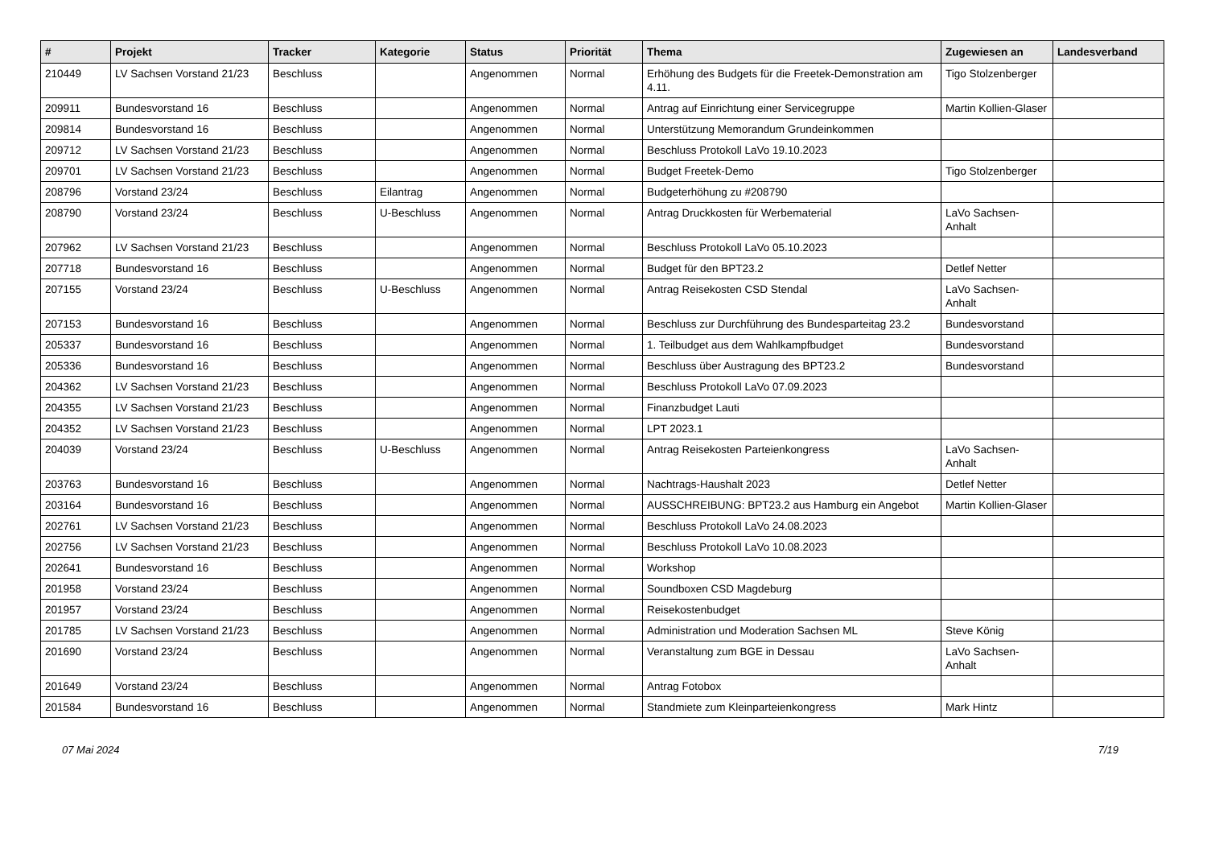| # | Projekt | Tracker | Kategorie | Status | Priorität | Thema | Zugewiesen an | Landesverband |
| --- | --- | --- | --- | --- | --- | --- | --- | --- |
| 210449 | LV Sachsen Vorstand 21/23 | Beschluss | | Angenommen | Normal | Erhöhung des Budgets für die Freetek-Demonstration am 4.11. | Tigo Stolzenberger | |
| 209911 | Bundesvorstand 16 | Beschluss | | Angenommen | Normal | Antrag auf Einrichtung einer Servicegruppe | Martin Kollien-Glaser | |
| 209814 | Bundesvorstand 16 | Beschluss | | Angenommen | Normal | Unterstützung Memorandum Grundeinkommen | | |
| 209712 | LV Sachsen Vorstand 21/23 | Beschluss | | Angenommen | Normal | Beschluss Protokoll LaVo 19.10.2023 | | |
| 209701 | LV Sachsen Vorstand 21/23 | Beschluss | | Angenommen | Normal | Budget Freetek-Demo | Tigo Stolzenberger | |
| 208796 | Vorstand 23/24 | Beschluss | Eilantrag | Angenommen | Normal | Budgeterhöhung zu #208790 | | |
| 208790 | Vorstand 23/24 | Beschluss | U-Beschluss | Angenommen | Normal | Antrag Druckkosten für Werbematerial | LaVo Sachsen-Anhalt | |
| 207962 | LV Sachsen Vorstand 21/23 | Beschluss | | Angenommen | Normal | Beschluss Protokoll LaVo 05.10.2023 | | |
| 207718 | Bundesvorstand 16 | Beschluss | | Angenommen | Normal | Budget für den BPT23.2 | Detlef Netter | |
| 207155 | Vorstand 23/24 | Beschluss | U-Beschluss | Angenommen | Normal | Antrag Reisekosten CSD Stendal | LaVo Sachsen-Anhalt | |
| 207153 | Bundesvorstand 16 | Beschluss | | Angenommen | Normal | Beschluss zur Durchführung des Bundesparteitag 23.2 | Bundesvorstand | |
| 205337 | Bundesvorstand 16 | Beschluss | | Angenommen | Normal | 1. Teilbudget aus dem Wahlkampfbudget | Bundesvorstand | |
| 205336 | Bundesvorstand 16 | Beschluss | | Angenommen | Normal | Beschluss über Austragung des BPT23.2 | Bundesvorstand | |
| 204362 | LV Sachsen Vorstand 21/23 | Beschluss | | Angenommen | Normal | Beschluss Protokoll LaVo 07.09.2023 | | |
| 204355 | LV Sachsen Vorstand 21/23 | Beschluss | | Angenommen | Normal | Finanzbudget Lauti | | |
| 204352 | LV Sachsen Vorstand 21/23 | Beschluss | | Angenommen | Normal | LPT 2023.1 | | |
| 204039 | Vorstand 23/24 | Beschluss | U-Beschluss | Angenommen | Normal | Antrag Reisekosten Parteienkongress | LaVo Sachsen-Anhalt | |
| 203763 | Bundesvorstand 16 | Beschluss | | Angenommen | Normal | Nachtrags-Haushalt 2023 | Detlef Netter | |
| 203164 | Bundesvorstand 16 | Beschluss | | Angenommen | Normal | AUSSCHREIBUNG: BPT23.2 aus Hamburg ein Angebot | Martin Kollien-Glaser | |
| 202761 | LV Sachsen Vorstand 21/23 | Beschluss | | Angenommen | Normal | Beschluss Protokoll LaVo 24.08.2023 | | |
| 202756 | LV Sachsen Vorstand 21/23 | Beschluss | | Angenommen | Normal | Beschluss Protokoll LaVo 10.08.2023 | | |
| 202641 | Bundesvorstand 16 | Beschluss | | Angenommen | Normal | Workshop | | |
| 201958 | Vorstand 23/24 | Beschluss | | Angenommen | Normal | Soundboxen CSD Magdeburg | | |
| 201957 | Vorstand 23/24 | Beschluss | | Angenommen | Normal | Reisekostenbudget | | |
| 201785 | LV Sachsen Vorstand 21/23 | Beschluss | | Angenommen | Normal | Administration und Moderation Sachsen ML | Steve König | |
| 201690 | Vorstand 23/24 | Beschluss | | Angenommen | Normal | Veranstaltung zum BGE in Dessau | LaVo Sachsen-Anhalt | |
| 201649 | Vorstand 23/24 | Beschluss | | Angenommen | Normal | Antrag Fotobox | | |
| 201584 | Bundesvorstand 16 | Beschluss | | Angenommen | Normal | Standmiete zum Kleinparteienkongress | Mark Hintz | |
07 Mai 2024 7/19